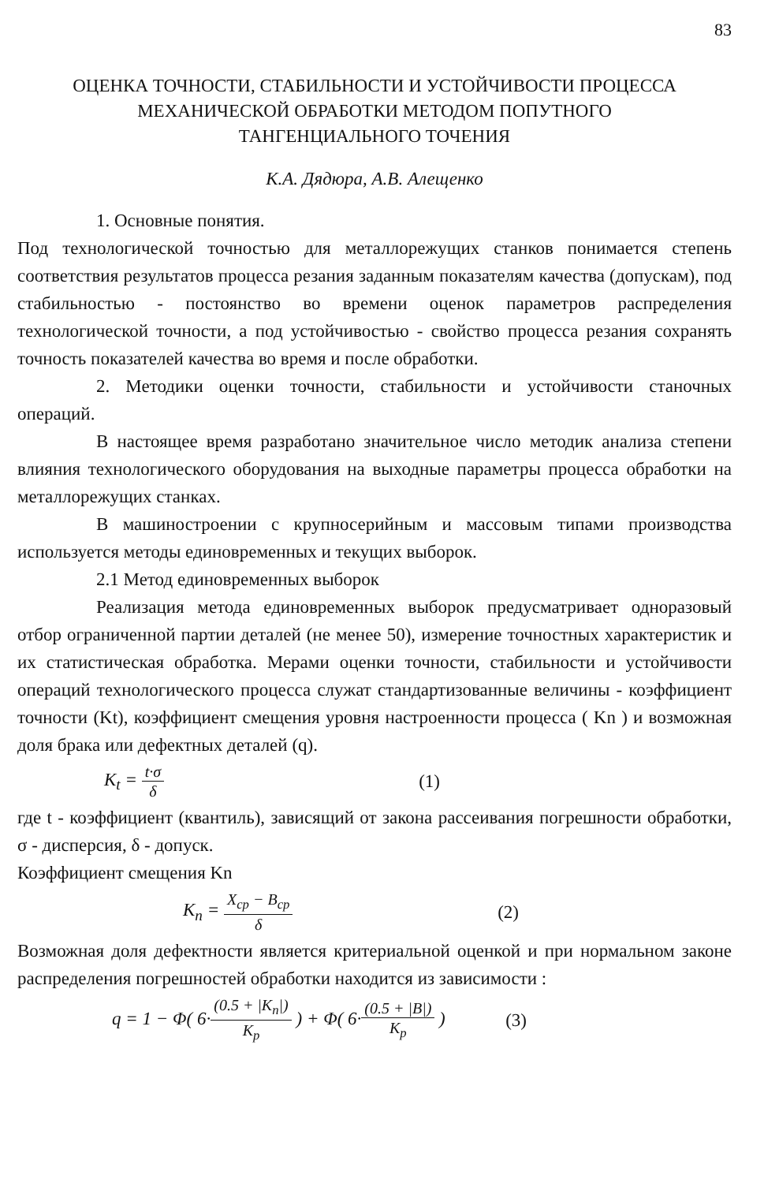83
ОЦЕНКА ТОЧНОСТИ, СТАБИЛЬНОСТИ И УСТОЙЧИВОСТИ ПРОЦЕССА
МЕХАНИЧЕСКОЙ ОБРАБОТКИ МЕТОДОМ ПОПУТНОГО
ТАНГЕНЦИАЛЬНОГО ТОЧЕНИЯ
К.А. Дядюра, А.В. Алещенко
1. Основные понятия.
Под технологической точностью для металлорежущих станков понимается степень соответствия результатов процесса резания заданным показателям качества (допускам), под стабильностью - постоянство во времени оценок параметров распределения технологической точности, а под устойчивостью - свойство процесса резания сохранять точность показателей качества во время и после обработки.
2. Методики оценки точности, стабильности и устойчивости станочных операций.
В настоящее время разработано значительное число методик анализа степени влияния технологического оборудования на выходные параметры процесса обработки на металлорежущих станках.
В машиностроении с крупносерийным и массовым типами производства используется методы единовременных и текущих выборок.
2.1 Метод единовременных выборок
Реализация метода единовременных выборок предусматривает одноразовый отбор ограниченной партии деталей (не менее 50), измерение точностных характеристик и их статистическая обработка. Мерами оценки точности, стабильности и устойчивости операций технологического процесса служат стандартизованные величины - коэффициент точности (Kt), коэффициент смещения уровня настроенности процесса ( Kn ) и возможная доля брака или дефектных деталей (q).
K<sub>t</sub> = t·σ δ (1)
где t - коэффициент (квантиль), зависящий от закона рассеивания погрешности обработки, σ - дисперсия, δ - допуск.
Коэффициент смещения Kn
K<sub>n</sub> = X<sub>cp</sub> − B<sub>cp</sub> δ (2)
Возможная доля дефектности является критериальной оценкой и при нормальном законе распределения погрешностей обработки находится из зависимости :
q = 1 − Φ( 6·(0.5 + |K<sub>n</sub>|) K<sub>p</sub> ) + Φ( 6·(0.5 + |B|) K<sub>p</sub> ) (3)